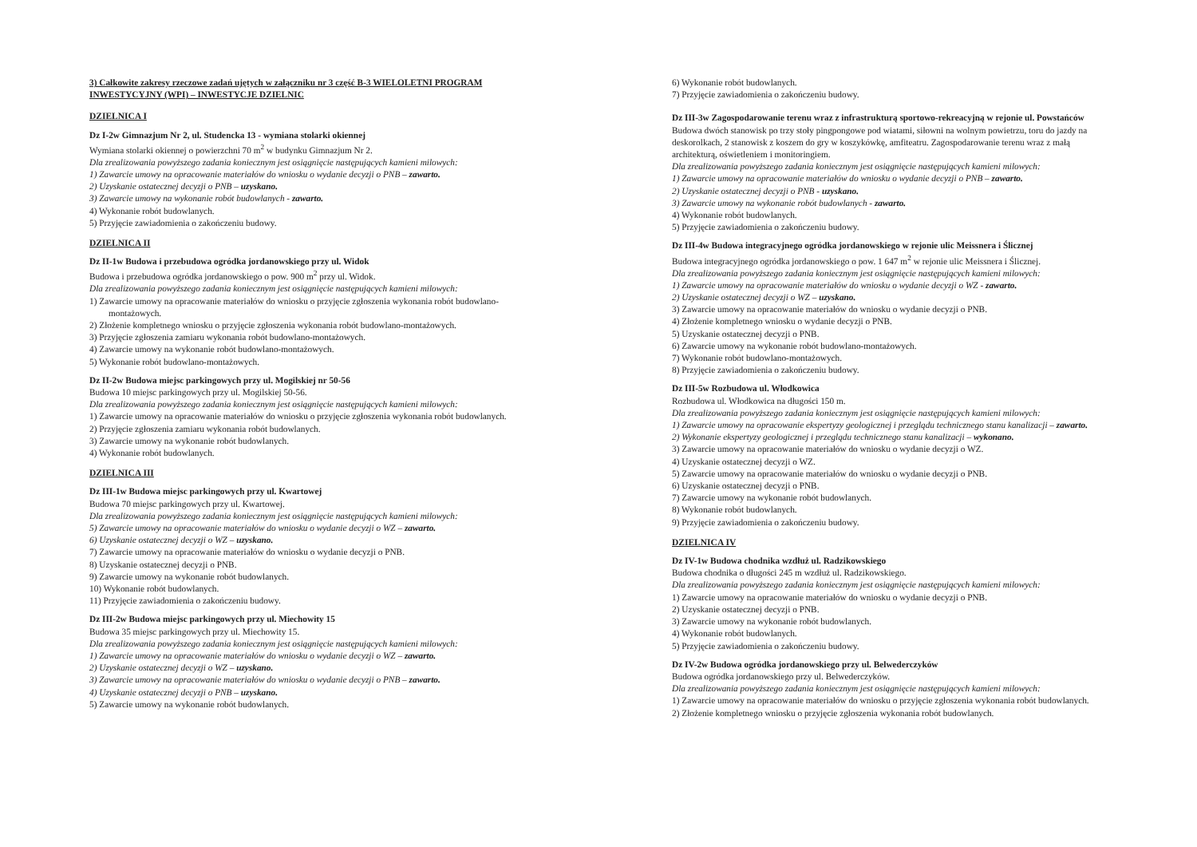3) Całkowite zakresy rzeczowe zadań ujętych w załączniku nr 3 część B-3 WIELOLETNI PROGRAM INWESTYCYJNY (WPI) – INWESTYCJE DZIELNIC
DZIELNICA I
Dz I-2w Gimnazjum Nr 2, ul. Studencka 13 - wymiana stolarki okiennej
Wymiana stolarki okiennej o powierzchni 70 m<sup>2</sup> w budynku Gimnazjum Nr 2.
Dla zrealizowania powyższego zadania koniecznym jest osiągnięcie następujących kamieni milowych:
1) Zawarcie umowy na opracowanie materiałów do wniosku o wydanie decyzji o PNB – zawarto.
2) Uzyskanie ostatecznej decyzji o PNB – uzyskano.
3) Zawarcie umowy na wykonanie robót budowlanych - zawarto.
4) Wykonanie robót budowlanych.
5) Przyjęcie zawiadomienia o zakończeniu budowy.
DZIELNICA II
Dz II-1w Budowa i przebudowa ogródka jordanowskiego przy ul. Widok
Budowa i przebudowa ogródka jordanowskiego o pow. 900 m<sup>2</sup> przy ul. Widok.
Dla zrealizowania powyższego zadania koniecznym jest osiągnięcie następujących kamieni milowych:
1) Zawarcie umowy na opracowanie materiałów do wniosku o przyjęcie zgłoszenia wykonania robót budowlano-montażowych.
2) Złożenie kompletnego wniosku o przyjęcie zgłoszenia wykonania robót budowlano-montażowych.
3) Przyjęcie zgłoszenia zamiaru wykonania robót budowlano-montażowych.
4) Zawarcie umowy na wykonanie robót budowlano-montażowych.
5) Wykonanie robót budowlano-montażowych.
Dz II-2w Budowa miejsc parkingowych przy ul. Mogilskiej nr 50-56
Budowa 10 miejsc parkingowych przy ul. Mogilskiej 50-56.
Dla zrealizowania powyższego zadania koniecznym jest osiągnięcie następujących kamieni milowych:
1) Zawarcie umowy na opracowanie materiałów do wniosku o przyjęcie zgłoszenia wykonania robót budowlanych.
2) Przyjęcie zgłoszenia zamiaru wykonania robót budowlanych.
3) Zawarcie umowy na wykonanie robót budowlanych.
4) Wykonanie robót budowlanych.
DZIELNICA III
Dz III-1w Budowa miejsc parkingowych przy ul. Kwartowej
Budowa 70 miejsc parkingowych przy ul. Kwartowej.
Dla zrealizowania powyższego zadania koniecznym jest osiągnięcie następujących kamieni milowych:
5) Zawarcie umowy na opracowanie materiałów do wniosku o wydanie decyzji o WZ – zawarto.
6) Uzyskanie ostatecznej decyzji o WZ – uzyskano.
7) Zawarcie umowy na opracowanie materiałów do wniosku o wydanie decyzji o PNB.
8) Uzyskanie ostatecznej decyzji o PNB.
9) Zawarcie umowy na wykonanie robót budowlanych.
10) Wykonanie robót budowlanych.
11) Przyjęcie zawiadomienia o zakończeniu budowy.
Dz III-2w Budowa miejsc parkingowych przy ul. Miechowity 15
Budowa 35 miejsc parkingowych przy ul. Miechowity 15.
Dla zrealizowania powyższego zadania koniecznym jest osiągnięcie następujących kamieni milowych:
1) Zawarcie umowy na opracowanie materiałów do wniosku o wydanie decyzji o WZ – zawarto.
2) Uzyskanie ostatecznej decyzji o WZ – uzyskano.
3) Zawarcie umowy na opracowanie materiałów do wniosku o wydanie decyzji o PNB – zawarto.
4) Uzyskanie ostatecznej decyzji o PNB – uzyskano.
5) Zawarcie umowy na wykonanie robót budowlanych.
6) Wykonanie robót budowlanych.
7) Przyjęcie zawiadomienia o zakończeniu budowy.
Dz III-3w Zagospodarowanie terenu wraz z infrastrukturą sportowo-rekreacyjną w rejonie ul. Powstańców
Budowa dwóch stanowisk po trzy stoły pingpongowe pod wiatami, siłowni na wolnym powietrzu, toru do jazdy na deskorolkach, 2 stanowisk z koszem do gry w koszykówkę, amfiteatru. Zagospodarowanie terenu wraz z małą architekturą, oświetleniem i monitoringiem.
Dla zrealizowania powyższego zadania koniecznym jest osiągnięcie następujących kamieni milowych:
1) Zawarcie umowy na opracowanie materiałów do wniosku o wydanie decyzji o PNB – zawarto.
2) Uzyskanie ostatecznej decyzji o PNB - uzyskano.
3) Zawarcie umowy na wykonanie robót budowlanych - zawarto.
4) Wykonanie robót budowlanych.
5) Przyjęcie zawiadomienia o zakończeniu budowy.
Dz III-4w Budowa integracyjnego ogródka jordanowskiego w rejonie ulic Meissnera i Ślicznej
Budowa integracyjnego ogródka jordanowskiego o pow. 1 647 m<sup>2</sup> w rejonie ulic Meissnera i Ślicznej.
Dla zrealizowania powyższego zadania koniecznym jest osiągnięcie następujących kamieni milowych:
1) Zawarcie umowy na opracowanie materiałów do wniosku o wydanie decyzji o WZ - zawarto.
2) Uzyskanie ostatecznej decyzji o WZ – uzyskano.
3) Zawarcie umowy na opracowanie materiałów do wniosku o wydanie decyzji o PNB.
4) Złożenie kompletnego wniosku o wydanie decyzji o PNB.
5) Uzyskanie ostatecznej decyzji o PNB.
6) Zawarcie umowy na wykonanie robót budowlano-montażowych.
7) Wykonanie robót budowlano-montażowych.
8) Przyjęcie zawiadomienia o zakończeniu budowy.
Dz III-5w Rozbudowa ul. Włodkowica
Rozbudowa ul. Włodkowica na długości 150 m.
Dla zrealizowania powyższego zadania koniecznym jest osiągnięcie następujących kamieni milowych:
1) Zawarcie umowy na opracowanie ekspertyzy geologicznej i przeglądu technicznego stanu kanalizacji – zawarto.
2) Wykonanie ekspertyzy geologicznej i przeglądu technicznego stanu kanalizacji – wykonano.
3) Zawarcie umowy na opracowanie materiałów do wniosku o wydanie decyzji o WZ.
4) Uzyskanie ostatecznej decyzji o WZ.
5) Zawarcie umowy na opracowanie materiałów do wniosku o wydanie decyzji o PNB.
6) Uzyskanie ostatecznej decyzji o PNB.
7) Zawarcie umowy na wykonanie robót budowlanych.
8) Wykonanie robót budowlanych.
9) Przyjęcie zawiadomienia o zakończeniu budowy.
DZIELNICA IV
Dz IV-1w Budowa chodnika wzdłuż ul. Radzikowskiego
Budowa chodnika o długości 245 m wzdłuż ul. Radzikowskiego.
Dla zrealizowania powyższego zadania koniecznym jest osiągnięcie następujących kamieni milowych:
1) Zawarcie umowy na opracowanie materiałów do wniosku o wydanie decyzji o PNB.
2) Uzyskanie ostatecznej decyzji o PNB.
3) Zawarcie umowy na wykonanie robót budowlanych.
4) Wykonanie robót budowlanych.
5) Przyjęcie zawiadomienia o zakończeniu budowy.
Dz IV-2w Budowa ogródka jordanowskiego przy ul. Belwederczyków
Budowa ogródka jordanowskiego przy ul. Belwederczyków.
Dla zrealizowania powyższego zadania koniecznym jest osiągnięcie następujących kamieni milowych:
1) Zawarcie umowy na opracowanie materiałów do wniosku o przyjęcie zgłoszenia wykonania robót budowlanych.
2) Złożenie kompletnego wniosku o przyjęcie zgłoszenia wykonania robót budowlanych.